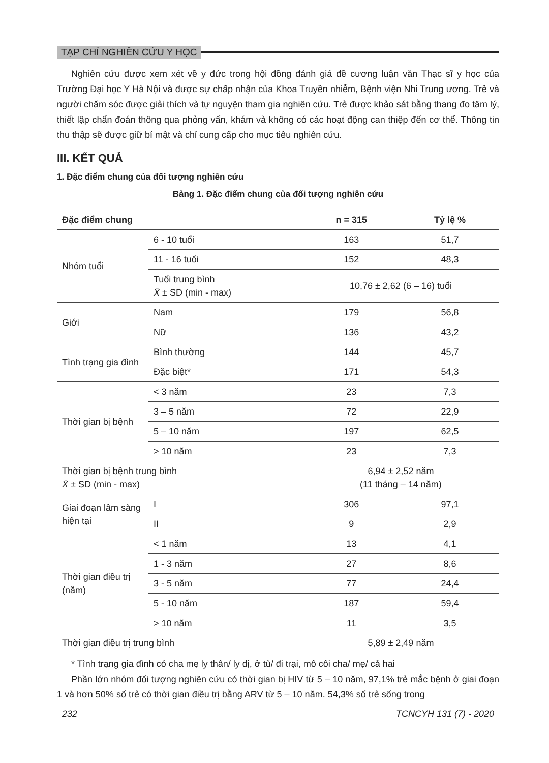TẠP CHÍ NGHIÊN CỨU Y HỌC
Nghiên cứu được xem xét về y đức trong hội đồng đánh giá đề cương luận văn Thạc sĩ y học của Trường Đại học Y Hà Nội và được sự chấp nhận của Khoa Truyền nhiễm, Bệnh viện Nhi Trung ương. Trẻ và người chăm sóc được giải thích và tự nguyện tham gia nghiên cứu. Trẻ được khảo sát bằng thang đo tâm lý, thiết lập chẩn đoán thông qua phỏng vấn, khám và không có các hoạt động can thiệp đến cơ thể. Thông tin thu thập sẽ được giữ bí mật và chỉ cung cấp cho mục tiêu nghiên cứu.
III. KẾT QUẢ
1. Đặc điểm chung của đối tượng nghiên cứu
Bảng 1. Đặc điểm chung của đối tượng nghiên cứu
| Đặc điểm chung | | n = 315 | Tỷ lệ % |
| --- | --- | --- | --- |
| Nhóm tuổi | 6 - 10 tuổi | 163 | 51,7 |
| | 11 - 16 tuổi | 152 | 48,3 |
| | Tuổi trung bình X̄ ± SD (min - max) | 10,76 ± 2,62 (6 – 16) tuổi | |
| Giới | Nam | 179 | 56,8 |
| | Nữ | 136 | 43,2 |
| Tình trạng gia đình | Bình thường | 144 | 45,7 |
| | Đặc biệt* | 171 | 54,3 |
| Thời gian bị bệnh | < 3 năm | 23 | 7,3 |
| | 3 – 5 năm | 72 | 22,9 |
| | 5 – 10 năm | 197 | 62,5 |
| | > 10 năm | 23 | 7,3 |
| Thời gian bị bệnh trung bình X̄ ± SD (min - max) | | 6,94 ± 2,52 năm (11 tháng – 14 năm) | |
| Giai đoạn lâm sàng hiện tại | I | 306 | 97,1 |
| | II | 9 | 2,9 |
| Thời gian điều trị (năm) | < 1 năm | 13 | 4,1 |
| | 1 - 3 năm | 27 | 8,6 |
| | 3 - 5 năm | 77 | 24,4 |
| | 5 - 10 năm | 187 | 59,4 |
| | > 10 năm | 11 | 3,5 |
| Thời gian điều trị trung bình | | 5,89 ± 2,49 năm | |
* Tình trạng gia đình có cha mẹ ly thân/ ly dị, ở tù/ đi trại, mô côi cha/ mẹ/ cả hai
Phần lớn nhóm đối tượng nghiên cứu có thời gian bị HIV từ 5 – 10 năm, 97,1% trẻ mắc bệnh ở giai đoạn 1 và hơn 50% số trẻ có thời gian điều trị bằng ARV từ 5 – 10 năm. 54,3% số trẻ sống trong
232 TCNCYH 131 (7) - 2020